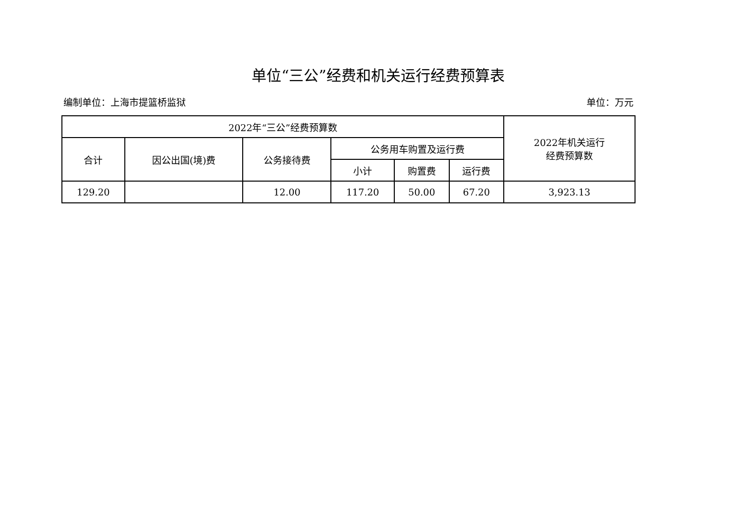单位“三公”经费和机关运行经费预算表
编制单位：上海市提篮桥监狱 单位：万元
| 2022年“三公”经费预算数 | | | | | | 2022年机关运行 经费预算数 |
| --- | --- | --- | --- | --- | --- | --- |
| 合计 | 因公出国(境)费 | 公务接待费 | 公务用车购置及运行费 | | | |
| | | | 小计 | 购置费 | 运行费 | |
| 129.20 | | 12.00 | 117.20 | 50.00 | 67.20 | 3,923.13 |